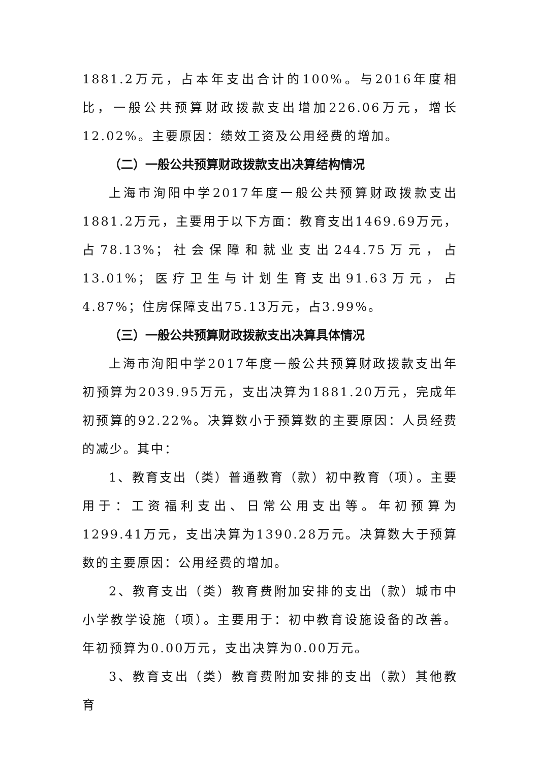1881.2万元，占本年支出合计的100%。与2016年度相比，一般公共预算财政拨款支出增加226.06万元，增长12.02%。主要原因：绩效工资及公用经费的增加。
（二）一般公共预算财政拨款支出决算结构情况
上海市洵阳中学2017年度一般公共预算财政拨款支出1881.2万元，主要用于以下方面：教育支出1469.69万元，占78.13%；社会保障和就业支出244.75万元，占13.01%；医疗卫生与计划生育支出91.63万元，占4.87%；住房保障支出75.13万元，占3.99%。
（三）一般公共预算财政拨款支出决算具体情况
上海市洵阳中学2017年度一般公共预算财政拨款支出年初预算为2039.95万元，支出决算为1881.20万元，完成年初预算的92.22%。决算数小于预算数的主要原因：人员经费的减少。其中：
1、教育支出（类）普通教育（款）初中教育（项）。主要用于：工资福利支出、日常公用支出等。年初预算为1299.41万元，支出决算为1390.28万元。决算数大于预算数的主要原因：公用经费的增加。
2、教育支出（类）教育费附加安排的支出（款）城市中小学教学设施（项）。主要用于：初中教育设施设备的改善。年初预算为0.00万元，支出决算为0.00万元。
3、教育支出（类）教育费附加安排的支出（款）其他教育